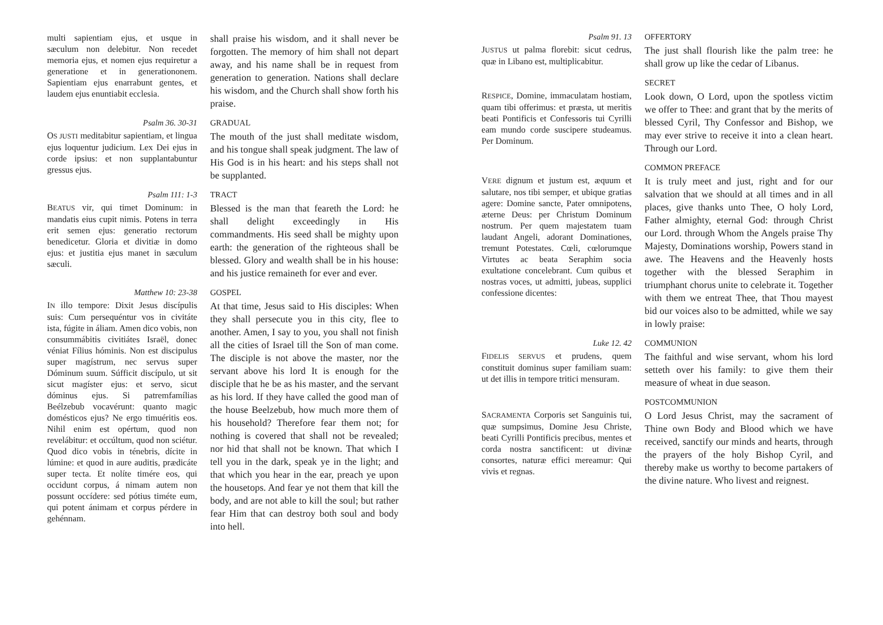multi sapientiam ejus, et usque in sæculum non delebitur. Non recedet memoria ejus, et nomen ejus requiretur a generatione et in generationonem. Sapientiam ejus enarrabunt gentes, et laudem ejus enuntiabit ecclesia.
shall praise his wisdom, and it shall never be forgotten. The memory of him shall not depart away, and his name shall be in request from generation to generation. Nations shall declare his wisdom, and the Church shall show forth his praise.
Psalm 36. 30-31 GRADUAL
OS JUSTI meditabitur sapientiam, et lingua ejus loquentur judicium. Lex Dei ejus in corde ipsius: et non supplantabuntur gressus ejus.
The mouth of the just shall meditate wisdom, and his tongue shall speak judgment. The law of His God is in his heart: and his steps shall not be supplanted.
Psalm 111: 1-3 TRACT
BEATUS vir, qui timet Dominum: in mandatis eius cupit nimis. Potens in terra erit semen ejus: generatio rectorum benedicetur. Gloria et divitiæ in domo ejus: et justitia ejus manet in sæculum sæculi.
Blessed is the man that feareth the Lord: he shall delight exceedingly in His commandments. His seed shall be mighty upon earth: the generation of the righteous shall be blessed. Glory and wealth shall be in his house: and his justice remaineth for ever and ever.
Matthew 10: 23-38 GOSPEL
IN illo tempore: Dixit Jesus discípulis suis: Cum persequéntur vos in civitáte ista, fúgite in áliam. Amen dico vobis, non consummábitis civitiátes Israël, donec véniat Fílius hóminis. Non est discipulus super magístrum, nec servus super Dóminum suum. Súfficit discípulo, ut sit sicut magíster ejus: et servo, sicut dóminus ejus. Si patremfamílias Beélzebub vocavérunt: quanto magic domésticos ejus? Ne ergo timuéritis eos. Nihil enim est opértum, quod non revelábitur: et occúltum, quod non sciétur. Quod dico vobis in ténebris, dícite in lúmine: et quod in aure auditis, prædicáte super tecta. Et nolíte timére eos, qui occidunt corpus, á nimam autem non possunt occídere: sed pótius timéte eum, qui potent ánimam et corpus pérdere in gehénnam.
At that time, Jesus said to His disciples: When they shall persecute you in this city, flee to another. Amen, I say to you, you shall not finish all the cities of Israel till the Son of man come. The disciple is not above the master, nor the servant above his lord It is enough for the disciple that he be as his master, and the servant as his lord. If they have called the good man of the house Beelzebub, how much more them of his household? Therefore fear them not; for nothing is covered that shall not be revealed; nor hid that shall not be known. That which I tell you in the dark, speak ye in the light; and that which you hear in the ear, preach ye upon the housetops. And fear ye not them that kill the body, and are not able to kill the soul; but rather fear Him that can destroy both soul and body into hell.
Psalm 91. 13 OFFERTORY
JUSTUS ut palma florebit: sicut cedrus, quæ in Libano est, multiplicabitur.
The just shall flourish like the palm tree: he shall grow up like the cedar of Libanus.
SECRET
RESPICE, Domine, immaculatam hostiam, quam tibi offerimus: et præsta, ut meritis beati Pontificis et Confessoris tui Cyrilli eam mundo corde suscipere studeamus. Per Dominum.
Look down, O Lord, upon the spotless victim we offer to Thee: and grant that by the merits of blessed Cyril, Thy Confessor and Bishop, we may ever strive to receive it into a clean heart. Through our Lord.
COMMON PREFACE
VERE dignum et justum est, æquum et salutare, nos tibi semper, et ubique gratias agere: Domine sancte, Pater omnipotens, æterne Deus: per Christum Dominum nostrum. Per quem majestatem tuam laudant Angeli, adorant Dominationes, tremunt Potestates. Cœli, cœlorumque Virtutes ac beata Seraphim socia exultatione concelebrant. Cum quibus et nostras voces, ut admitti, jubeas, supplici confessione dicentes:
It is truly meet and just, right and for our salvation that we should at all times and in all places, give thanks unto Thee, O holy Lord, Father almighty, eternal God: through Christ our Lord. through Whom the Angels praise Thy Majesty, Dominations worship, Powers stand in awe. The Heavens and the Heavenly hosts together with the blessed Seraphim in triumphant chorus unite to celebrate it. Together with them we entreat Thee, that Thou mayest bid our voices also to be admitted, while we say in lowly praise:
Luke 12. 42 COMMUNION
FIDELIS SERVUS et prudens, quem constituit dominus super familiam suam: ut det illis in tempore tritici mensuram.
The faithful and wise servant, whom his lord setteth over his family: to give them their measure of wheat in due season.
POSTCOMMUNION
SACRAMENTA Corporis set Sanguinis tui, quæ sumpsimus, Domine Jesu Christe, beati Cyrilli Pontificis precibus, mentes et corda nostra sanctificent: ut divinæ consortes, naturæ effici mereamur: Qui vivis et regnas.
O Lord Jesus Christ, may the sacrament of Thine own Body and Blood which we have received, sanctify our minds and hearts, through the prayers of the holy Bishop Cyril, and thereby make us worthy to become partakers of the divine nature. Who livest and reignest.